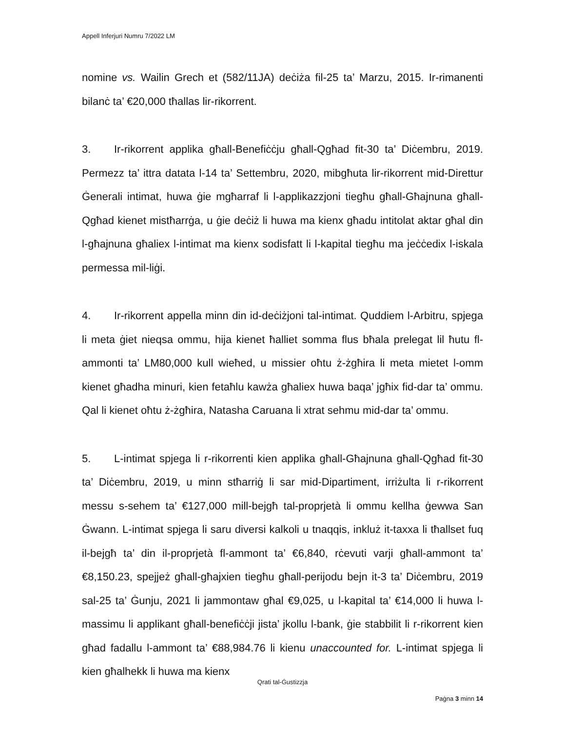Appell Inferjuri Numru 7/2022 LM
nomine vs. Wailin Grech et (582/11JA) deċiża fil-25 ta’ Marzu, 2015. Ir-rimanenti bilanċ ta’ €20,000 tħallas lir-rikorrent.
3. Ir-rikorrent applika għall-Benefiċċju għall-Qgħad fit-30 ta’ Diċembru, 2019. Permezz ta’ ittra datata l-14 ta’ Settembru, 2020, mibgħuta lir-rikorrent mid-Direttur Ġenerali intimat, huwa ġie mgħarraf li l-applikazzjoni tiegħu għall-Għajnuna għall-Qgħad kienet mistħarrġa, u ġie deċiż li huwa ma kienx għadu intitolat aktar għal din l-għajnuna għaliex l-intimat ma kienx sodisfatt li l-kapital tiegħu ma jeċċedix l-iskala permessa mil-liġi.
4. Ir-rikorrent appella minn din id-deċiżjoni tal-intimat. Quddiem l-Arbitru, spjega li meta ġiet nieqsa ommu, hija kienet ħalliet somma flus bħala prelegat lil ħutu fl-ammonti ta’ LM80,000 kull wieħed, u missier oħtu ż-żgħira li meta mietet l-omm kienet għadha minuri, kien fetaħlu kawża għaliex huwa baqa’ jgħix fid-dar ta’ ommu. Qal li kienet oħtu ż-żgħira, Natasha Caruana li xtrat sehmu mid-dar ta’ ommu.
5. L-intimat spjega li r-rikorrenti kien applika għall-Għajnuna għall-Qgħad fit-30 ta’ Diċembru, 2019, u minn stħarriġ li sar mid-Dipartiment, irriżulta li r-rikorrent messu s-sehem ta’ €127,000 mill-bejgħ tal-proprjetà li ommu kellha ġewwa San Ġwann. L-intimat spjega li saru diversi kalkoli u tnaqqis, inkluż it-taxxa li tħallset fuq il-bejgħ ta’ din il-proprjetà fl-ammont ta’ €6,840, rċevuti varji għall-ammont ta’ €8,150.23, spejjeż għall-għajxien tiegħu għall-perijodu bejn it-3 ta’ Diċembru, 2019 sal-25 ta’ Ġunju, 2021 li jammontaw għal €9,025, u l-kapital ta’ €14,000 li huwa l-massimu li applikant għall-benefiċċji jista’ jkollu l-bank, ġie stabbilit li r-rikorrent kien għad fadallu l-ammont ta’ €88,984.76 li kienu unaccounted for. L-intimat spjega li kien għalhekk li huwa ma kienx
Qrati tal-Ġustizzja
Paġna 3 minn 14